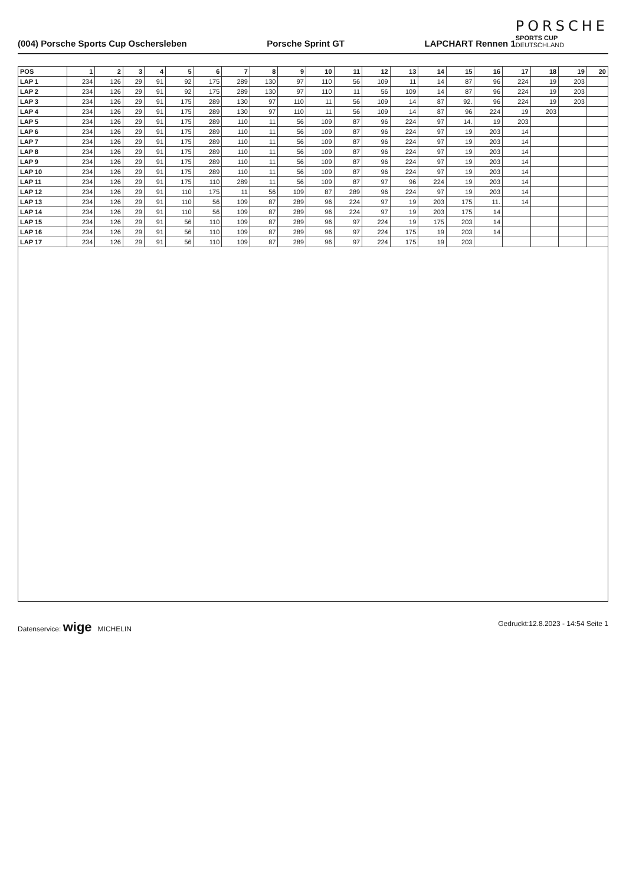(004) Porsche Sports Cup Oschersleben Porsche Sprint GT LAPCHART Rennen 1
PORSCHE
SPORTS CUP
DEUTSCHLAND
| POS | 1 | 2 | 3 | 4 | 5 | 6 | 7 | 8 | 9 | 10 | 11 | 12 | 13 | 14 | 15 | 16 | 17 | 18 | 19 | 20 |
| --- | --- | --- | --- | --- | --- | --- | --- | --- | --- | --- | --- | --- | --- | --- | --- | --- | --- | --- | --- | --- |
| LAP 1 | 234 | 126 | 29 | 91 | 92 | 175 | 289 | 130 | 97 | 110 | 56 | 109 | 11 | 14 | 87 | 96 | 224 | 19 | 203 | |
| LAP 2 | 234 | 126 | 29 | 91 | 92 | 175 | 289 | 130 | 97 | 110 | 11 | 56 | 109 | 14 | 87 | 96 | 224 | 19 | 203 | |
| LAP 3 | 234 | 126 | 29 | 91 | 175 | 289 | 130 | 97 | 110 | 11 | 56 | 109 | 14 | 87 | 92. | 96 | 224 | 19 | 203 | |
| LAP 4 | 234 | 126 | 29 | 91 | 175 | 289 | 130 | 97 | 110 | 11 | 56 | 109 | 14 | 87 | 96 | 224 | 19 | 203 | | |
| LAP 5 | 234 | 126 | 29 | 91 | 175 | 289 | 110 | 11 | 56 | 109 | 87 | 96 | 224 | 97 | 14. | 19 | 203 | | | |
| LAP 6 | 234 | 126 | 29 | 91 | 175 | 289 | 110 | 11 | 56 | 109 | 87 | 96 | 224 | 97 | 19 | 203 | 14 | | | |
| LAP 7 | 234 | 126 | 29 | 91 | 175 | 289 | 110 | 11 | 56 | 109 | 87 | 96 | 224 | 97 | 19 | 203 | 14 | | | |
| LAP 8 | 234 | 126 | 29 | 91 | 175 | 289 | 110 | 11 | 56 | 109 | 87 | 96 | 224 | 97 | 19 | 203 | 14 | | | |
| LAP 9 | 234 | 126 | 29 | 91 | 175 | 289 | 110 | 11 | 56 | 109 | 87 | 96 | 224 | 97 | 19 | 203 | 14 | | | |
| LAP 10 | 234 | 126 | 29 | 91 | 175 | 289 | 110 | 11 | 56 | 109 | 87 | 96 | 224 | 97 | 19 | 203 | 14 | | | |
| LAP 11 | 234 | 126 | 29 | 91 | 175 | 110 | 289 | 11 | 56 | 109 | 87 | 97 | 96 | 224 | 19 | 203 | 14 | | | |
| LAP 12 | 234 | 126 | 29 | 91 | 110 | 175 | 11 | 56 | 109 | 87 | 289 | 96 | 224 | 97 | 19 | 203 | 14 | | | |
| LAP 13 | 234 | 126 | 29 | 91 | 110 | 56 | 109 | 87 | 289 | 96 | 224 | 97 | 19 | 203 | 175 | 11. | 14 | | | |
| LAP 14 | 234 | 126 | 29 | 91 | 110 | 56 | 109 | 87 | 289 | 96 | 224 | 97 | 19 | 203 | 175 | 14 | | | | |
| LAP 15 | 234 | 126 | 29 | 91 | 56 | 110 | 109 | 87 | 289 | 96 | 97 | 224 | 19 | 175 | 203 | 14 | | | | |
| LAP 16 | 234 | 126 | 29 | 91 | 56 | 110 | 109 | 87 | 289 | 96 | 97 | 224 | 175 | 19 | 203 | 14 | | | | |
| LAP 17 | 234 | 126 | 29 | 91 | 56 | 110 | 109 | 87 | 289 | 96 | 97 | 224 | 175 | 19 | 203 | | | | | |
Datenservice: wige MICHELIN Gedruckt:12.8.2023 - 14:54 Seite 1